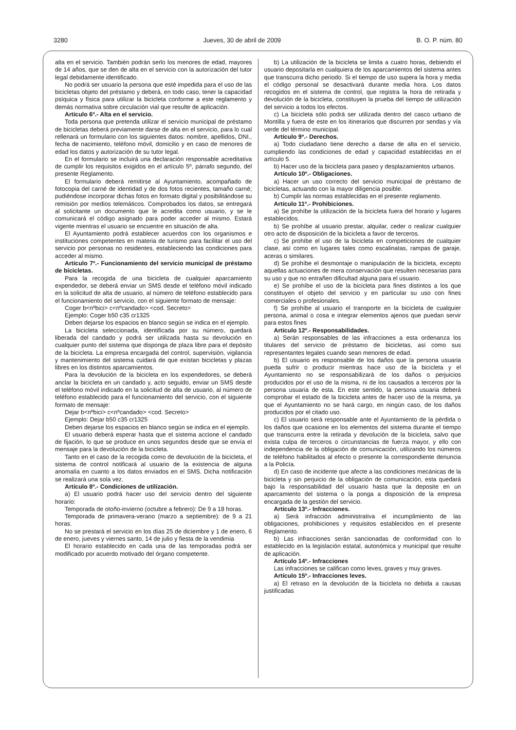3280 Jueves, 30 de abril de 2009 B. O. P. núm. 80
alta en el servicio. También podrán serlo los menores de edad, mayores de 14 años, que se den de alta en el servicio con la autorización del tutor legal debidamente identificado.
No podrá ser usuario la persona que esté impedida para el uso de las bicicletas objeto del préstamo y deberá, en todo caso, tener la capacidad psíquica y física para utilizar la bicicleta conforme a este reglamento y demás normativa sobre circulación vial que resulte de aplicación.
Artículo 6º.- Alta en el servicio.
Toda persona que pretenda utilizar el servicio municipal de préstamo de bicicletas deberá previamente darse de alta en el servicio, para lo cual rellenará un formulario con los siguientes datos: nombre, apellidos, DNI., fecha de nacimiento, teléfono móvil, domicilio y en caso de menores de edad los datos y autorización de su tutor legal.
En el formulario se incluirá una declaración responsable acreditativa de cumplir los requisitos exigidos en el artículo 5º, párrafo segundo, del presente Reglamento.
El formulario deberá remitirse al Ayuntamiento, acompañado de fotocopia del carné de identidad y de dos fotos recientes, tamaño carné; pudiéndose incorporar dichas fotos en formato digital y posibilitándose su remisión por medios telemáticos. Comprobados los datos, se entregará al solicitante un documento que le acredita como usuario, y se le comunicará el código asignado para poder acceder al mismo. Estará vigente mientras el usuario se encuentre en situación de alta.
El Ayuntamiento podrá establecer acuerdos con los organismos e instituciones competentes en materia de turismo para facilitar el uso del servicio por personas no residentes, estableciendo las condiciones para acceder al mismo.
Artículo 7º.- Funcionamiento del servicio municipal de préstamo de bicicletas.
Para la recogida de una bicicleta de cualquier aparcamiento expendedor, se deberá enviar un SMS desde el teléfono móvil indicado en la solicitud de alta de usuario, al número de teléfono establecido para el funcionamiento del servicio, con el siguiente formato de mensaje:
Coger b<nºbici> c<nºcandado> <cod. Secreto>
Ejemplo: Coger b50 c35 cr1325
Deben dejarse los espacios en blanco según se indica en el ejemplo.
La bicicleta seleccionada, identificada por su número, quedará liberada del candado y podrá ser utilizada hasta su devolución en cualquier punto del sistema que disponga de plaza libre para el depósito de la bicicleta. La empresa encargada del control, supervisión, vigilancia y mantenimiento del sistema cuidará de que existan bicicletas y plazas libres en los distintos aparcamientos.
Para la devolución de la bicicleta en los expendedores, se deberá anclar la bicicleta en un candado y, acto seguido, enviar un SMS desde el teléfono móvil indicado en la solicitud de alta de usuario, al número de teléfono establecido para el funcionamiento del servicio, con el siguiente formato de mensaje:
Dejar b<nºbici> c<nºcandado> <cod. Secreto>
Ejemplo: Dejar b50 c35 cr1325
Deben dejarse los espacios en blanco según se indica en el ejemplo.
El usuario deberá esperar hasta que el sistema accione el candado de fijación, lo que se produce en unos segundos desde que se envía el mensaje para la devolución de la bicicleta.
Tanto en el caso de la recogida como de devolución de la bicicleta, el sistema de control notificará al usuario de la existencia de alguna anomalía en cuanto a los datos enviados en el SMS. Dicha notificación se realizará una sola vez.
Artículo 8º.- Condiciones de utilización.
a) El usuario podrá hacer uso del servicio dentro del siguiente horario:
Temporada de otoño-invierno (octubre a febrero): De 9 a 18 horas.
Temporada de primavera-verano (marzo a septiembre): de 9 a 21 horas.
No se prestará el servicio en los días 25 de diciembre y 1 de enero, 6 de enero, jueves y viernes santo, 14 de julio y fiesta de la vendimia
El horario establecido en cada una de las temporadas podrá ser modificado por acuerdo motivado del órgano competente.
b) La utilización de la bicicleta se limita a cuatro horas, debiendo el usuario depositarla en cualquiera de los aparcamientos del sistema antes que transcurra dicho periodo. Si el tiempo de uso supera la hora y media el código personal se desactivará durante media hora. Los datos recogidos en el sistema de control, que registra la hora de retirada y devolución de la bicicleta, constituyen la prueba del tiempo de utilización del servicio a todos los efectos.
c) La bicicleta sólo podrá ser utilizada dentro del casco urbano de Montilla y fuera de este en los itinerarios que discurren por sendas y vía verde del término municipal.
Artículo 9º.- Derechos.
a) Todo ciudadano tiene derecho a darse de alta en el servicio, cumpliendo las condiciones de edad y capacidad establecidas en el artículo 5.
b) Hacer uso de la bicicleta para paseo y desplazamientos urbanos.
Artículo 10º.- Obligaciones.
a) Hacer un uso correcto del servicio municipal de préstamo de bicicletas, actuando con la mayor diligencia posible.
b) Cumplir las normas establecidas en el presente reglamento.
Artículo 11º.- Prohibiciones.
a) Se prohíbe la utilización de la bicicleta fuera del horario y lugares establecidos.
b) Se prohíbe al usuario prestar, alquilar, ceder o realizar cualquier otro acto de disposición de la bicicleta a favor de terceros.
c) Se prohíbe el uso de la bicicleta en competiciones de cualquier clase, así como en lugares tales como escalinatas, rampas de garaje, aceras o similares.
d) Se prohíbe el desmontaje o manipulación de la bicicleta, excepto aquellas actuaciones de mera conservación que resulten necesarias para su uso y que no entrañen dificultad alguna para el usuario.
e) Se prohíbe el uso de la bicicleta para fines distintos a los que constituyen el objeto del servicio y en particular su uso con fines comerciales o profesionales.
f) Se prohíbe al usuario el transporte en la bicicleta de cualquier persona, animal o cosa e integrar elementos ajenos que puedan servir para estos fines
Artículo 12º.- Responsabilidades.
a) Serán responsables de las infracciones a esta ordenanza los titulares del servicio de préstamo de bicicletas, así como sus representantes legales cuando sean menores de edad.
b) El usuario es responsable de los daños que la persona usuaria pueda sufrir o producir mientras hace uso de la bicicleta y el Ayuntamiento no se responsabilizará de los daños o perjuicios producidos por el uso de la misma, ni de los causados a terceros por la persona usuaria de esta. En este sentido, la persona usuaria deberá comprobar el estado de la bicicleta antes de hacer uso de la misma, ya que el Ayuntamiento no se hará cargo, en ningún caso, de los daños producidos por el citado uso.
c) El usuario será responsable ante el Ayuntamiento de la pérdida o los daños que ocasione en los elementos del sistema durante el tiempo que transcurra entre la retirada y devolución de la bicicleta, salvo que exista culpa de terceros o circunstancias de fuerza mayor, y ello con independencia de la obligación de comunicación, utilizando los números de teléfono habilitados al efecto o presente la correspondiente denuncia a la Policía.
d) En caso de incidente que afecte a las condiciones mecánicas de la bicicleta y sin perjuicio de la obligación de comunicación, esta quedará bajo la responsabilidad del usuario hasta que la deposite en un aparcamiento del sistema o la ponga a disposición de la empresa encargada de la gestión del servicio.
Artículo 13º.- Infracciones.
a) Será infracción administrativa el incumplimiento de las obligaciones, prohibiciones y requisitos establecidos en el presente Reglamento.
b) Las infracciones serán sancionadas de conformidad con lo establecido en la legislación estatal, autonómica y municipal que resulte de aplicación.
Artículo 14º.- Infracciones
Las infracciones se califican como leves, graves y muy graves.
Artículo 15º.- Infracciones leves.
a) El retraso en la devolución de la bicicleta no debida a causas justificadas